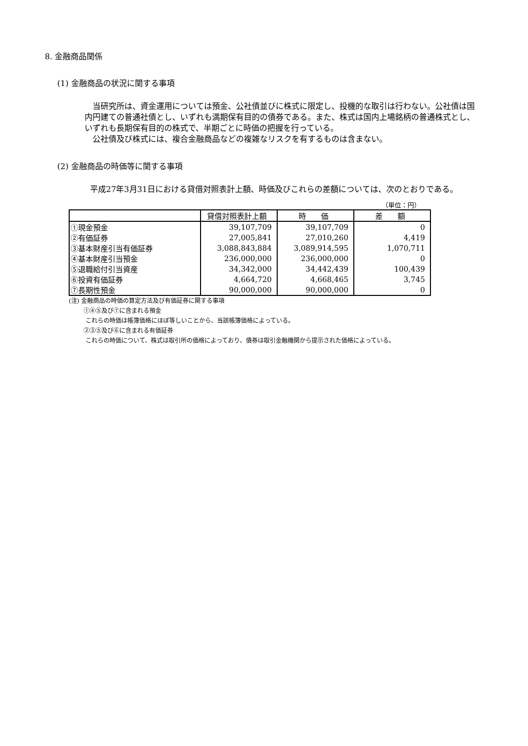8. 金融商品関係
(1) 金融商品の状況に関する事項
　当研究所は、資金運用については預金、公社債並びに株式に限定し、投機的な取引は行わない。公社債は国内円建ての普通社債とし、いずれも満期保有目的の債券である。また、株式は国内上場銘柄の普通株式とし、いずれも長期保有目的の株式で、半期ごとに時価の把握を行っている。
　公社債及び株式には、複合金融商品などの複雑なリスクを有するものは含まない。
(2) 金融商品の時価等に関する事項
　平成27年3月31日における貸借対照表計上額、時価及びこれらの差額については、次のとおりである。
（単位：円）
| | 貸借対照表計上額 | 時 価 | 差 額 |
| --- | --- | --- | --- |
| ①現金預金 | 39,107,709 | 39,107,709 | 0 |
| ②有価証券 | 27,005,841 | 27,010,260 | 4,419 |
| ③基本財産引当有価証券 | 3,088,843,884 | 3,089,914,595 | 1,070,711 |
| ④基本財産引当預金 | 236,000,000 | 236,000,000 | 0 |
| ⑤退職給付引当資産 | 34,342,000 | 34,442,439 | 100,439 |
| ⑥投資有価証券 | 4,664,720 | 4,668,465 | 3,745 |
| ⑦長期性預金 | 90,000,000 | 90,000,000 | 0 |
(注) 金融商品の時価の算定方法及び有価証券に関する事項
①④⑤及び⑦に含まれる預金
これらの時価は帳簿価格にほぼ等しいことから、当該帳簿価格によっている。
②③⑤及び⑥に含まれる有価証券
これらの時価について、株式は取引所の価格によっており、債券は取引金融機関から提示された価格によっている。